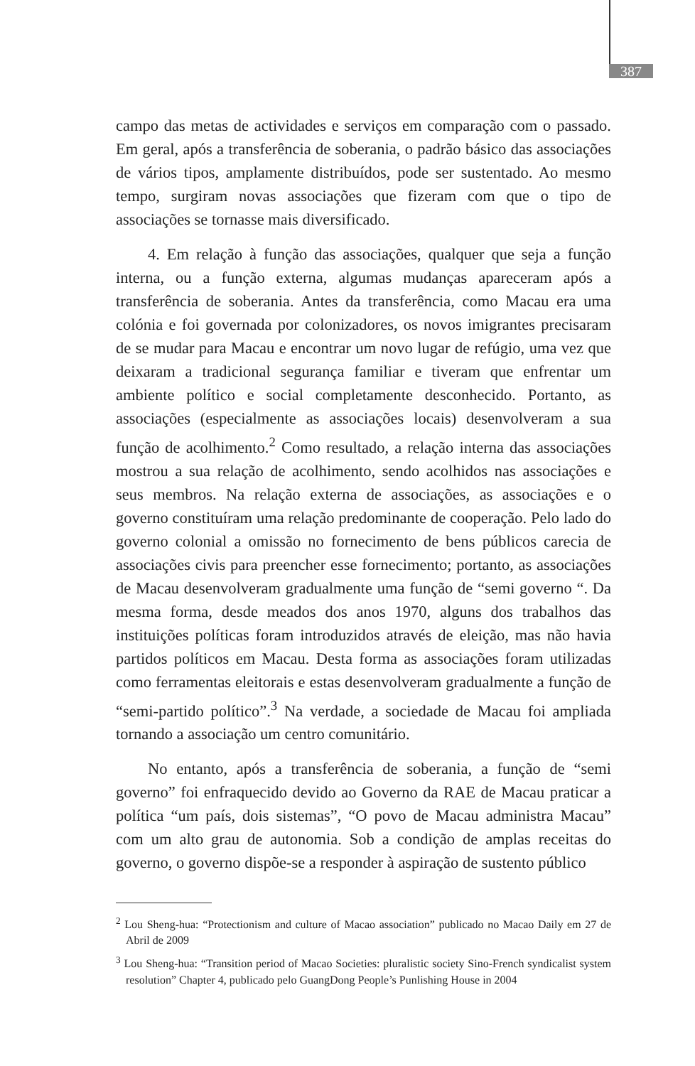387
campo das metas de actividades e serviços em comparação com o passado. Em geral, após a transferência de soberania, o padrão básico das associações de vários tipos, amplamente distribuídos, pode ser sustentado. Ao mesmo tempo, surgiram novas associações que fizeram com que o tipo de associações se tornasse mais diversificado.
4. Em relação à função das associações, qualquer que seja a função interna, ou a função externa, algumas mudanças apareceram após a transferência de soberania. Antes da transferência, como Macau era uma colónia e foi governada por colonizadores, os novos imigrantes precisaram de se mudar para Macau e encontrar um novo lugar de refúgio, uma vez que deixaram a tradicional segurança familiar e tiveram que enfrentar um ambiente político e social completamente desconhecido. Portanto, as associações (especialmente as associações locais) desenvolveram a sua função de acolhimento.<sup>2</sup> Como resultado, a relação interna das associações mostrou a sua relação de acolhimento, sendo acolhidos nas associações e seus membros. Na relação externa de associações, as associações e o governo constituíram uma relação predominante de cooperação. Pelo lado do governo colonial a omissão no fornecimento de bens públicos carecia de associações civis para preencher esse fornecimento; portanto, as associações de Macau desenvolveram gradualmente uma função de “semi governo “. Da mesma forma, desde meados dos anos 1970, alguns dos trabalhos das instituições políticas foram introduzidos através de eleição, mas não havia partidos políticos em Macau. Desta forma as associações foram utilizadas como ferramentas eleitorais e estas desenvolveram gradualmente a função de “semi-partido político”.<sup>3</sup> Na verdade, a sociedade de Macau foi ampliada tornando a associação um centro comunitário.
No entanto, após a transferência de soberania, a função de “semi governo” foi enfraquecido devido ao Governo da RAE de Macau praticar a política “um país, dois sistemas”, “O povo de Macau administra Macau” com um alto grau de autonomia. Sob a condição de amplas receitas do governo, o governo dispõe-se a responder à aspiração de sustento público
<sup>2</sup> Lou Sheng-hua: “Protectionism and culture of Macao association” publicado no Macao Daily em 27 de Abril de 2009
<sup>3</sup> Lou Sheng-hua: “Transition period of Macao Societies: pluralistic society Sino-French syndicalist system resolution” Chapter 4, publicado pelo GuangDong People’s Punlishing House in 2004